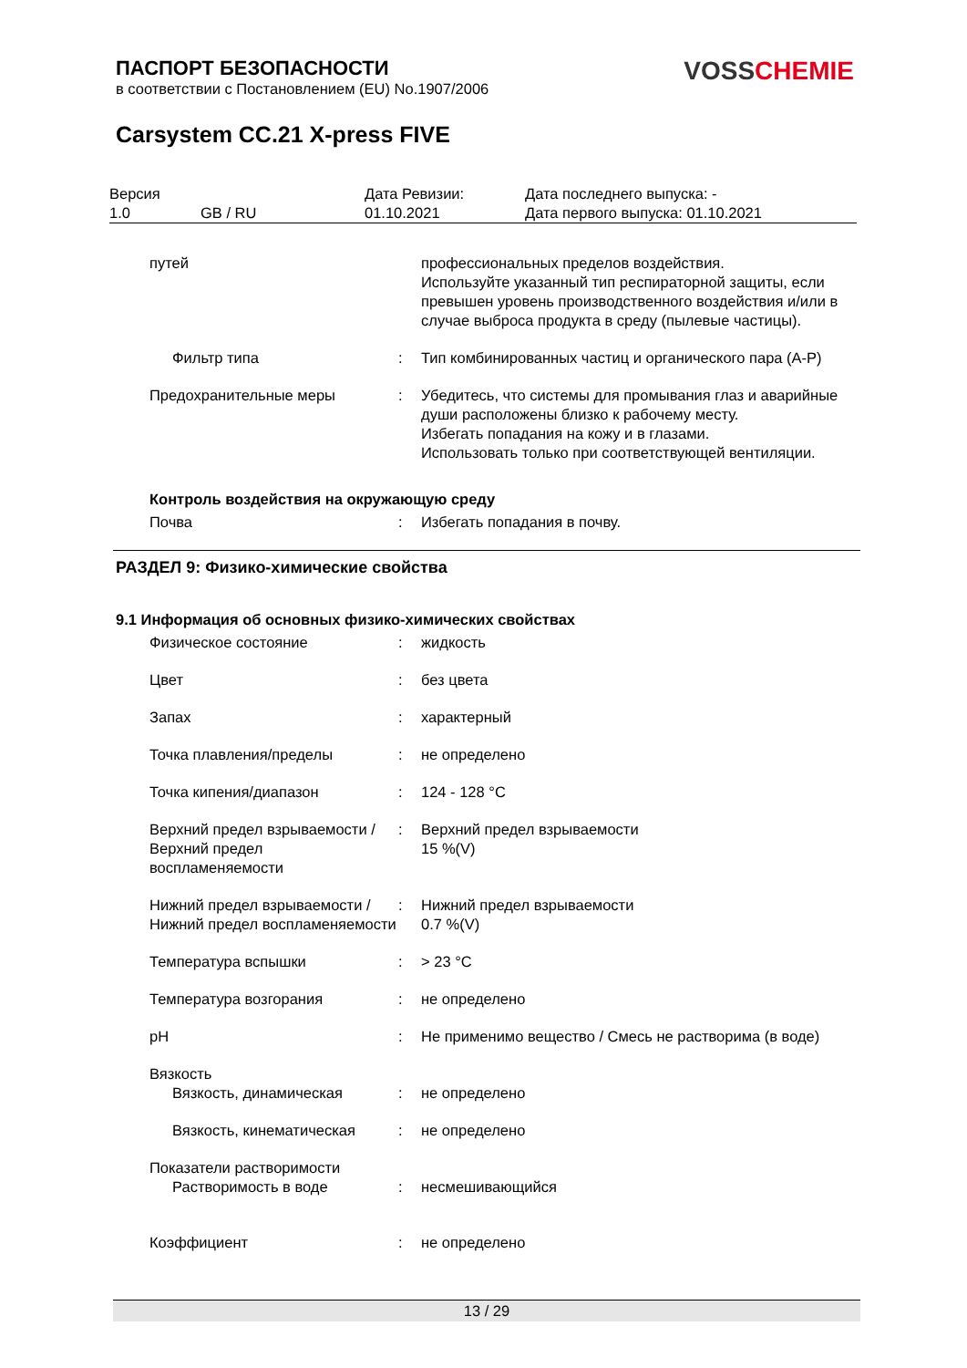ПАСПОРТ БЕЗОПАСНОСТИ
в соответствии с Постановлением (EU) No.1907/2006
VOSS CHEMIE
Carsystem CC.21 X-press FIVE
| Версия 1.0 | GB / RU | Дата Ревизии: 01.10.2021 | Дата последнего выпуска: - Дата первого выпуска: 01.10.2021 |
| путей | | профессиональных пределов воздействия. Используйте указанный тип респираторной защиты, если превышен уровень производственного воздействия и/или в случае выброса продукта в среду (пылевые частицы). |
| Фильтр типа | : | Тип комбинированных частиц и органического пара (A-P) |
| Предохранительные меры | : | Убедитесь, что системы для промывания глаз и аварийные души расположены близко к рабочему месту. Избегать попадания на кожу и в глазами. Использовать только при соответствующей вентиляции. |
| Контроль воздействия на окружающую среду | | |
| Почва | : | Избегать попадания в почву. |
| РАЗДЕЛ 9: Физико-химические свойства | | |
| 9.1 Информация об основных физико-химических свойствах | | |
| Физическое состояние | : | жидкость |
| Цвет | : | без цвета |
| Запах | : | характерный |
| Точка плавления/пределы | : | не определено |
| Точка кипения/диапазон | : | 124 - 128 °C |
| Верхний предел взрываемости / Верхний предел воспламеняемости | : | Верхний предел взрываемости 15 %(V) |
| Нижний предел взрываемости / Нижний предел воспламеняемости | : | Нижний предел взрываемости 0.7 %(V) |
| Температура вспышки | : | > 23 °C |
| Температура возгорания | : | не определено |
| pH | : | Не применимо вещество / Смесь не растворима (в воде) |
| Вязкость | | |
| Вязкость, динамическая | : | не определено |
| Вязкость, кинематическая | : | не определено |
| Показатели растворимости | | |
| Растворимость в воде | : | несмешивающийся |
| Коэффициент | : | не определено |
13 / 29